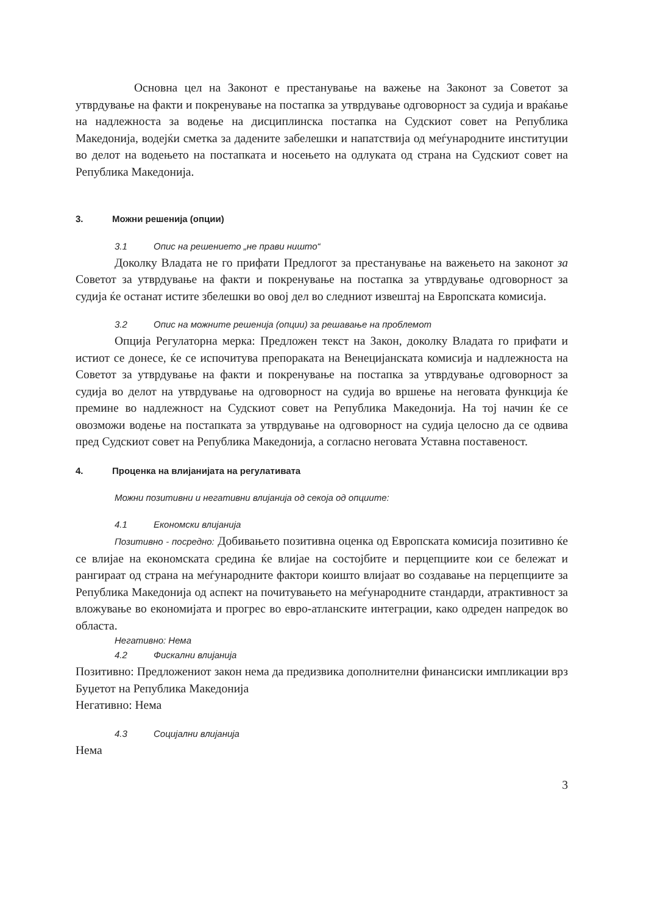Основна цел на Законот е престанување на важење на Законот за Советот за утврдување на факти и покренување на постапка за утврдување одговорност за судија и враќање на надлежноста за водење на дисциплинска постапка на Судскиот совет на Република Македонија, водејќи сметка за дадените забелешки и напатствија од меѓународните институции во делот на водењето на постапката и носењето на одлуката од страна на Судскиот совет на Република Македонија.
3. Можни решенија (опции)
3.1 Опис на решението „не прави ништо“
Доколку Владата не го прифати Предлогот за престанување на важењето на законот за Советот за утврдување на факти и покренување на постапка за утврдување одговорност за судија ќе останат истите збелешки во овој дел во следниот извештај на Европската комисија.
3.2 Опис на можните решенија (опции) за решавање на проблемот
Опција Регулаторна мерка: Предложен текст на Закон, доколку Владата го прифати и истиот се донесе, ќе се испочитува препораката на Венецијанската комисија и надлежноста на Советот за утврдување на факти и покренување на постапка за утврдување одговорност за судија во делот на утврдување на одговорност на судија во вршење на неговата функција ќе премине во надлежност на Судскиот совет на Република Македонија. На тој начин ќе се овозможи водење на постапката за утврдување на одговорност на судија целосно да се одвива пред Судскиот совет на Република Македонија, а согласно неговата Уставна поставеност.
4. Проценка на влијанијата на регулативата
Можни позитивни и негативни влијанија од секоја од опциите:
4.1 Економски влијанија
Позитивно - посредно: Добивањето позитивна оценка од Европската комисија позитивно ќе се влијае на економската средина ќе влијае на состојбите и перцепциите кои се бележат и рангираат од страна на меѓународните фактори коишто влијаат во создавање на перцепциите за Република Македонија од аспект на почитувањето на меѓународните стандарди, атрактивност за вложување во економијата и прогрес во евро-атланските интеграции, како одреден напредок во областа.
Негативно: Нема
4.2 Фискални влијанија
Позитивно: Предложениот закон нема да предизвика дополнителни финансиски импликации врз Буџетот на Република Македонија
Негативно: Нема
4.3 Социјални влијанија
Нема
3